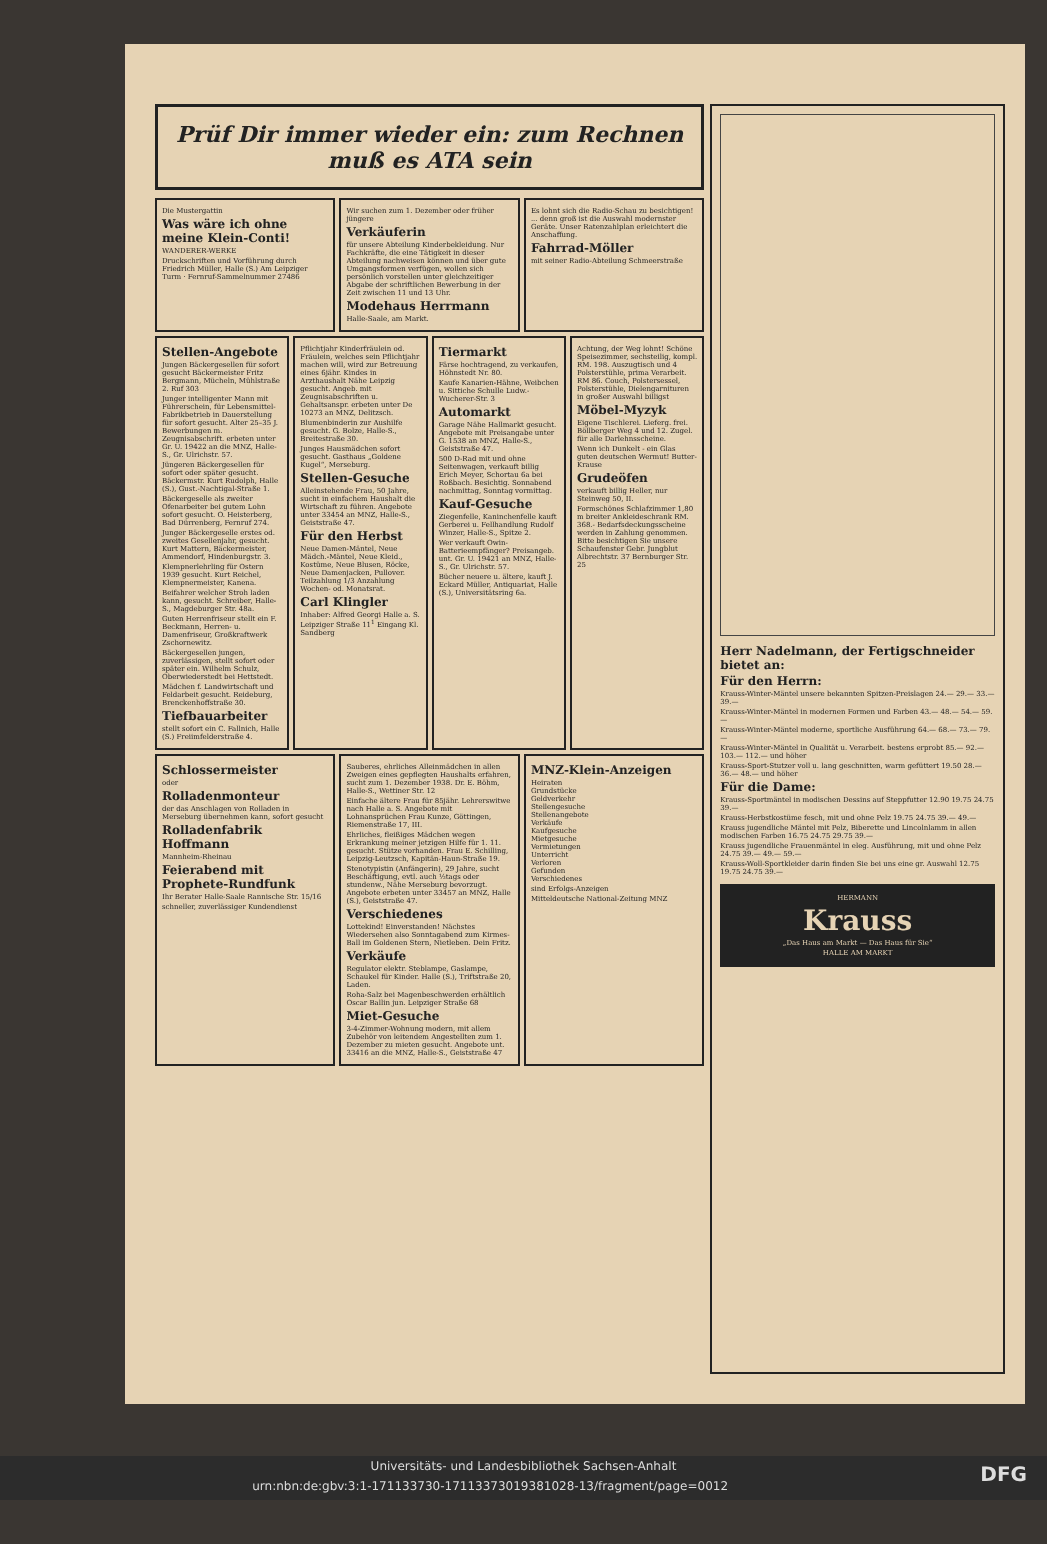Prüf Dir immer wieder ein: zum Rechnen muß es ATA sein
Die Mustergattin
Was wäre ich ohne meine Klein-Conti!
WANDERER-WERKE
Druckschriften und Vorführung durch Friedrich Müller, Halle (S.) Am Leipziger Turm · Fernruf-Sammelnummer 27486
Wir suchen zum 1. Dezember oder früher jüngere
Verkäuferin
für unsere Abteilung Kinderbekleidung. Nur Fachkräfte, die eine Tätigkeit in dieser Abteilung nachweisen können und über gute Umgangsformen verfügen, wollen sich persönlich vorstellen unter gleichzeitiger Abgabe der schriftlichen Bewerbung in der Zeit zwischen 11 und 13 Uhr.
Modehaus Herrmann
Halle-Saale, am Markt.
Es lohnt sich die Radio-Schau zu besichtigen! ... denn groß ist die Auswahl modernster Geräte. Unser Ratenzahlplan erleichtert die Anschaffung.
Fahrrad-Möller
mit seiner Radio-Abteilung Schmeerstraße
Stellen-Angebote
Jungen Bäckergesellen für sofort gesucht Bäckermeister Fritz Bergmann, Mücheln, Mühlstraße 2. Ruf 303
Junger intelligenter Mann mit Führerschein, für Lebensmittel-Fabrikbetrieb in Dauerstellung für sofort gesucht. Alter 25–35 J. Bewerbungen m. Zeugnisabschrift. erbeten unter Gr. U. 19422 an die MNZ, Halle-S., Gr. Ulrichstr. 57.
Jüngeren Bäckergesellen für sofort oder später gesucht. Bäckermstr. Kurt Rudolph, Halle (S.), Gust.-Nachtigal-Straße 1.
Bäckergeselle als zweiter Ofenarbeiter bei gutem Lohn sofort gesucht. O. Heisterberg, Bad Dürrenberg, Fernruf 274.
Junger Bäckergeselle erstes od. zweites Gesellenjahr, gesucht. Kurt Mattern, Bäckermeister, Ammendorf, Hindenburgstr. 3.
Klempnerlehrling für Ostern 1939 gesucht. Kurt Reichel, Klempnermeister, Kanena.
Beifahrer welcher Stroh laden kann, gesucht. Schreiber, Halle-S., Magdeburger Str. 48a.
Guten Herrenfriseur stellt ein F. Beckmann, Herren- u. Damenfriseur, Großkraftwerk Zschornewitz.
Bäckergesellen jungen, zuverlässigen, stellt sofort oder später ein. Wilhelm Schulz, Oberwiederstedt bei Hettstedt.
Mädchen f. Landwirtschaft und Feldarbeit gesucht. Reideburg, Brenckenhoffstraße 30.
Tiefbauarbeiter
stellt sofort ein C. Fallnich, Halle (S.) Freiimfelderstraße 4.
Pflichtjahr Kinderfräulein od. Fräulein, welches sein Pflichtjahr machen will, wird zur Betreuung eines 6jähr. Kindes in Arzthaushalt Nähe Leipzig gesucht. Angeb. mit Zeugnisabschriften u. Gehaltsanspr. erbeten unter De 10273 an MNZ, Delitzsch.
Blumenbinderin zur Aushilfe gesucht. G. Bolze, Halle-S., Breitestraße 30.
Junges Hausmädchen sofort gesucht. Gasthaus „Goldene Kugel“, Merseburg.
Stellen-Gesuche
Alleinstehende Frau, 50 Jahre, sucht in einfachem Haushalt die Wirtschaft zu führen. Angebote unter 33454 an MNZ, Halle-S., Geiststraße 47.
Für den Herbst
Neue Damen-Mäntel, Neue Mädch.-Mäntel, Neue Kleid., Kostüme, Neue Blusen, Röcke, Neue Damenjacken, Pullover. Teilzahlung 1/3 Anzahlung Wochen- od. Monatsrat.
Carl Klingler
Inhaber: Alfred Georgi Halle a. S. Leipziger Straße 11<sup>1</sup> Eingang Kl. Sandberg
Tiermarkt
Färse hochtragend, zu verkaufen, Höhnstedt Nr. 80.
Kaufe Kanarien-Hähne, Weibchen u. Sittiche Schulle Ludw.-Wucherer-Str. 3
Automarkt
Garage Nähe Hallmarkt gesucht. Angebote mit Preisangabe unter G. 1538 an MNZ, Halle-S., Geiststraße 47.
500 D-Rad mit und ohne Seitenwagen, verkauft billig Erich Meyer, Schortau 6a bei Roßbach. Besichtig. Sonnabend nachmittag, Sonntag vormittag.
Kauf-Gesuche
Ziegenfelle, Kaninchenfelle kauft Gerberei u. Fellhandlung Rudolf Winzer, Halle-S., Spitze 2.
Wer verkauft Owin-Batterieempfänger? Preisangeb. unt. Gr. U. 19421 an MNZ, Halle-S., Gr. Ulrichstr. 57.
Bücher neuere u. ältere, kauft J. Eckard Müller, Antiquariat, Halle (S.), Universitätsring 6a.
Achtung, der Weg lohnt! Schöne Speisezimmer, sechsteilig, kompl. RM. 198. Auszugtisch und 4 Polsterstühle, prima Verarbeit. RM 86. Couch, Polstersessel, Polsterstühle, Dielengarnituren in großer Auswahl billigst
Möbel-Myzyk
Eigene Tischlerei. Lieferg. frei. Böllberger Weg 4 und 12. Zugel. für alle Darlehnsscheine.
Wenn ich Dunkelt - ein Glas guten deutschen Wermut! Butter-Krause
Grudeöfen
verkauft billig Heller, nur Steinweg 50, II.
Formschönes Schlafzimmer 1,80 m breiter Ankleideschrank RM. 368.- Bedarfsdeckungsscheine werden in Zahlung genommen. Bitte besichtigen Sie unsere Schaufenster Gebr. Jungblut Albrechtstr. 37 Bernburger Str. 25
Schlossermeister
oder
Rolladenmonteur
der das Anschlagen von Rolladen in Merseburg übernehmen kann, sofort gesucht
Rolladenfabrik Hoffmann
Mannheim-Rheinau
Feierabend mit Prophete-Rundfunk
Ihr Berater Halle-Saale Rannische Str. 15/16
schneller, zuverlässiger Kundendienst
Sauberes, ehrliches Alleinmädchen in allen Zweigen eines gepflegten Haushalts erfahren, sucht zum 1. Dezember 1938. Dr. E. Böhm, Halle-S., Wettiner Str. 12
Einfache ältere Frau für 85jähr. Lehrerswitwe nach Halle a. S. Angebote mit Lohnansprüchen Frau Kunze, Göttingen, Riemenstraße 17, III.
Ehrliches, fleißiges Mädchen wegen Erkrankung meiner jetzigen Hilfe für 1. 11. gesucht. Stütze vorhanden. Frau E. Schilling, Leipzig-Leutzsch, Kapitän-Haun-Straße 19.
Stenotypistin (Anfängerin), 29 Jahre, sucht Beschäftigung, evtl. auch ½tags oder stundenw., Nähe Merseburg bevorzugt. Angebote erbeten unter 33457 an MNZ, Halle (S.), Geiststraße 47.
Verschiedenes
Lottekind! Einverstanden! Nächstes Wiedersehen also Sonntagabend zum Kirmes-Ball im Goldenen Stern, Nietleben. Dein Fritz.
Verkäufe
Regulator elektr. Steblampe, Gaslampe, Schaukel für Kinder. Halle (S.), Triftstraße 20, Laden.
Roha-Salz bei Magenbeschwerden erhältlich Oscar Ballin jun. Leipziger Straße 68
Miet-Gesuche
3-4-Zimmer-Wohnung modern, mit allem Zubehör von leitendem Angestellten zum 1. Dezember zu mieten gesucht. Angebote unt. 33416 an die MNZ, Halle-S., Geiststraße 47
MNZ-Klein-Anzeigen
Heiraten
Grundstücke
Geldverkehr
Stellengesuche
Stellenangebote
Verkäufe
Kaufgesuche
Mietgesuche
Vermietungen
Unterricht
Verloren
Gefunden
Verschiedenes
sind Erfolgs-Anzeigen
Mitteldeutsche National-Zeitung MNZ
Herr Nadelmann, der Fertigschneider bietet an:
Für den Herrn:
Krauss-Winter-Mäntel unsere bekannten Spitzen-Preislagen 24.— 29.— 33.— 39.—
Krauss-Winter-Mäntel in modernen Formen und Farben 43.— 48.— 54.— 59.—
Krauss-Winter-Mäntel moderne, sportliche Ausführung 64.— 68.— 73.— 79.—
Krauss-Winter-Mäntel in Qualität u. Verarbeit. bestens erprobt 85.— 92.— 103.— 112.— und höher
Krauss-Sport-Stutzer voll u. lang geschnitten, warm gefüttert 19.50 28.— 36.— 48.— und höher
Für die Dame:
Krauss-Sportmäntel in modischen Dessins auf Steppfutter 12.90 19.75 24.75 39.—
Krauss-Herbstkostüme fesch, mit und ohne Pelz 19.75 24.75 39.— 49.—
Krauss jugendliche Mäntel mit Pelz, Biberette und Lincolnlamm in allen modischen Farben 16.75 24.75 29.75 39.—
Krauss jugendliche Frauenmäntel in eleg. Ausführung, mit und ohne Pelz 24.75 39.— 49.— 59.—
Krauss-Woll-Sportkleider darin finden Sie bei uns eine gr. Auswahl 12.75 19.75 24.75 39.—
HERMANN
Krauss
„Das Haus am Markt — Das Haus für Sie“
HALLE AM MARKT
Universitäts- und Landesbibliothek Sachsen-Anhalt
urn:nbn:de:gbv:3:1-171133730-17113373019381028-13/fragment/page=0012 DFG